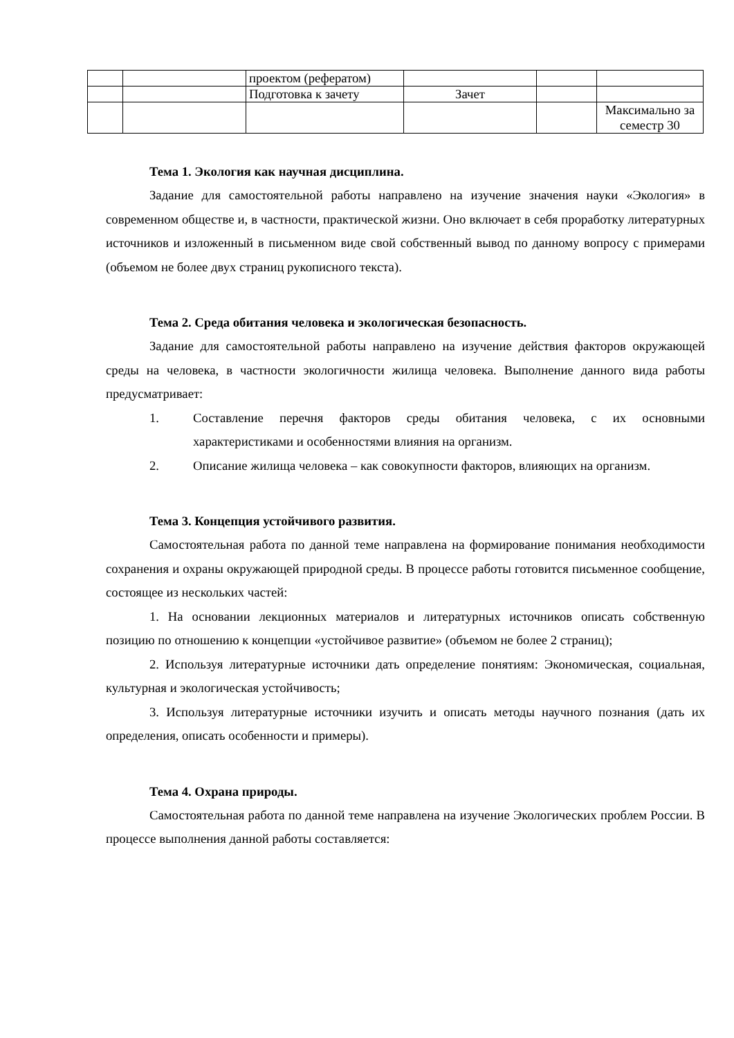| | | проектом (рефератом) | | | |
| | | Подготовка к зачету | Зачет | | |
| | | | | | Максимально за семестр 30 |
Тема 1. Экология как научная дисциплина.
Задание для самостоятельной работы направлено на изучение значения науки «Экология» в современном обществе и, в частности, практической жизни. Оно включает в себя проработку литературных источников и изложенный в письменном виде свой собственный вывод по данному вопросу с примерами (объемом не более двух страниц рукописного текста).
Тема 2. Среда обитания человека и экологическая безопасность.
Задание для самостоятельной работы направлено на изучение действия факторов окружающей среды на человека, в частности экологичности жилища человека. Выполнение данного вида работы предусматривает:
1. Составление перечня факторов среды обитания человека, с их основными характеристиками и особенностями влияния на организм.
2. Описание жилища человека – как совокупности факторов, влияющих на организм.
Тема 3. Концепция устойчивого развития.
Самостоятельная работа по данной теме направлена на формирование понимания необходимости сохранения и охраны окружающей природной среды. В процессе работы готовится письменное сообщение, состоящее из нескольких частей:
1. На основании лекционных материалов и литературных источников описать собственную позицию по отношению к концепции «устойчивое развитие» (объемом не более 2 страниц);
2. Используя литературные источники дать определение понятиям: Экономическая, социальная, культурная и экологическая устойчивость;
3. Используя литературные источники изучить и описать методы научного познания (дать их определения, описать особенности и примеры).
Тема 4. Охрана природы.
Самостоятельная работа по данной теме направлена на изучение Экологических проблем России. В процессе выполнения данной работы составляется: